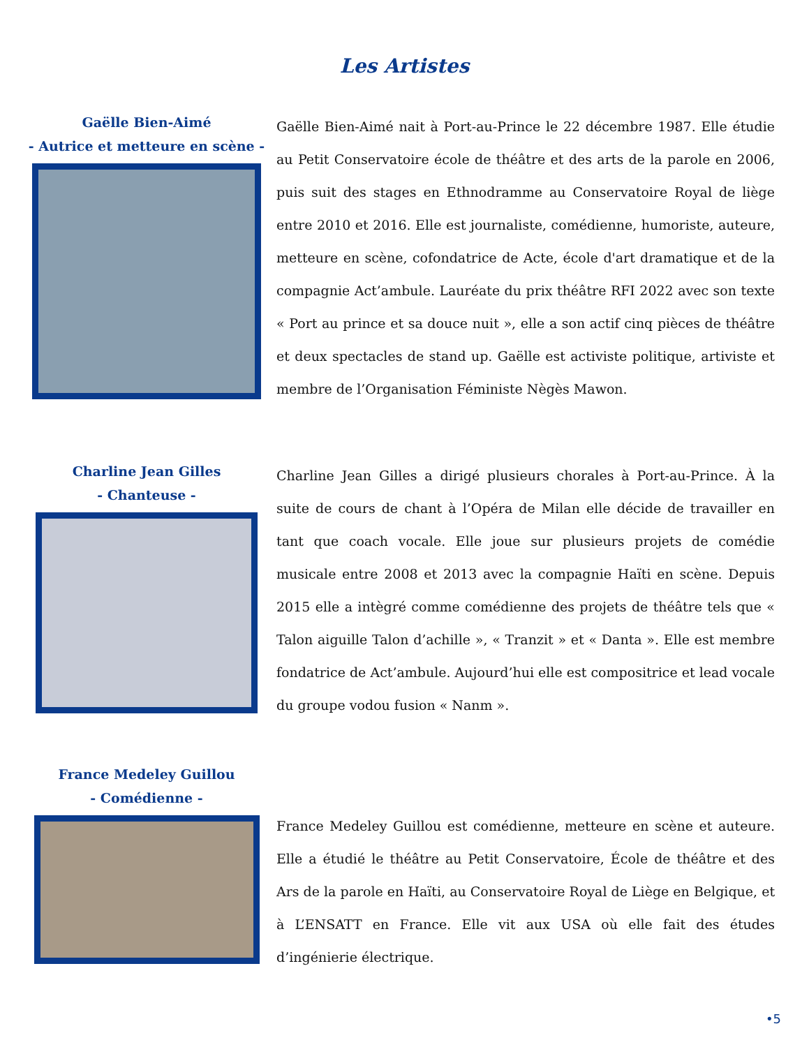Les Artistes
Gaëlle Bien-Aimé
- Autrice et metteure en scène -
Gaëlle Bien-Aimé nait à Port-au-Prince le 22 décembre 1987. Elle étudie au Petit Conservatoire école de théâtre et des arts de la parole en 2006, puis suit des stages en Ethnodramme au Conservatoire Royal de liège entre 2010 et 2016. Elle est journaliste, comédienne, humoriste, auteure, metteure en scène, cofondatrice de Acte, école d'art dramatique et de la compagnie Act’ambule. Lauréate du prix théâtre RFI 2022 avec son texte « Port au prince et sa douce nuit », elle a son actif cinq pièces de théâtre et deux spectacles de stand up. Gaëlle est activiste politique, artiviste et membre de l’Organisation Féministe Nègès Mawon.
Charline Jean Gilles
- Chanteuse -
Charline Jean Gilles a dirigé plusieurs chorales à Port-au-Prince. À la suite de cours de chant à l’Opéra de Milan elle décide de travailler en tant que coach vocale. Elle joue sur plusieurs projets de comédie musicale entre 2008 et 2013 avec la compagnie Haïti en scène. Depuis 2015 elle a intègré comme comédienne des projets de théâtre tels que « Talon aiguille Talon d’achille », « Tranzit » et « Danta ». Elle est membre fondatrice de Act’ambule. Aujourd’hui elle est compositrice et lead vocale du groupe vodou fusion « Nanm ».
France Medeley Guillou
- Comédienne -
France Medeley Guillou est comédienne, metteure en scène et auteure. Elle a étudié le théâtre au Petit Conservatoire, École de théâtre et des Ars de la parole en Haïti, au Conservatoire Royal de Liège en Belgique, et à L’ENSATT en France. Elle vit aux USA où elle fait des études d’ingénierie électrique.
•5